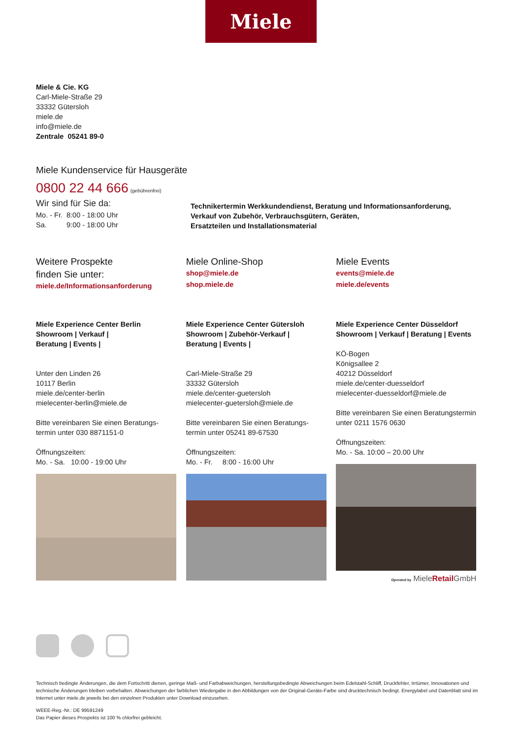Miele
Miele & Cie. KG
Carl-Miele-Straße 29
33332 Gütersloh
miele.de
info@miele.de
Zentrale 05241 89-0
Miele Kundenservice für Hausgeräte
0800 22 44 666 (gebührenfrei)
Wir sind für Sie da:
Mo. - Fr. 8:00 - 18:00 Uhr
Sa. 9:00 - 18:00 Uhr
Technikertermin Werkkundendienst, Beratung und Informationsanforderung,
Verkauf von Zubehör, Verbrauchsgütern, Geräten,
Ersatzteilen und Installationsmaterial
Weitere Prospekte
finden Sie unter:
miele.de/Informationsanforderung
Miele Online-Shop
shop@miele.de
shop.miele.de
Miele Events
events@miele.de
miele.de/events
Miele Experience Center Berlin
Showroom | Verkauf |
Beratung | Events |
Unter den Linden 26
10117 Berlin
miele.de/center-berlin
mielecenter-berlin@miele.de
Bitte vereinbaren Sie einen Beratungs-
termin unter 030 8871151-0
Öffnungszeiten:
Mo. - Sa. 10:00 - 19:00 Uhr
Miele Experience Center Gütersloh
Showroom | Zubehör-Verkauf |
Beratung | Events |
Carl-Miele-Straße 29
33332 Gütersloh
miele.de/center-guetersloh
mielecenter-guetersloh@miele.de
Bitte vereinbaren Sie einen Beratungs-
termin unter 05241 89-67530
Öffnungszeiten:
Mo. - Fr. 8:00 - 16:00 Uhr
Miele Experience Center Düsseldorf
Showroom | Verkauf | Beratung | Events
KÖ-Bogen
Königsallee 2
40212 Düsseldorf
miele.de/center-duesseldorf
mielecenter-duesseldorf@miele.de
Bitte vereinbaren Sie einen Beratungstermin
unter 0211 1576 0630
Öffnungszeiten:
Mo. - Sa. 10:00 – 20.00 Uhr
Operated by MieleRetail GmbH
Technisch bedingte Änderungen, die dem Fortschritt dienen, geringe Maß- und Farbabweichungen, herstellungsbedingte Abweichungen beim Edelstahl-Schliff, Druckfehler, Irrtümer, Innovationen und technische Änderungen bleiben vorbehalten. Abweichungen der farblichen Wiedergabe in den Abbildungen von der Original-Geräte-Farbe sind drucktechnisch bedingt. Energylabel und Datenblatt sind im Internet unter miele.de jeweils bei den einzelnen Produkten unter Download einzusehen.
WEEE-Reg.-Nr.: DE 99591249
Das Papier dieses Prospekts ist 100 % chlorfrei gebleicht.